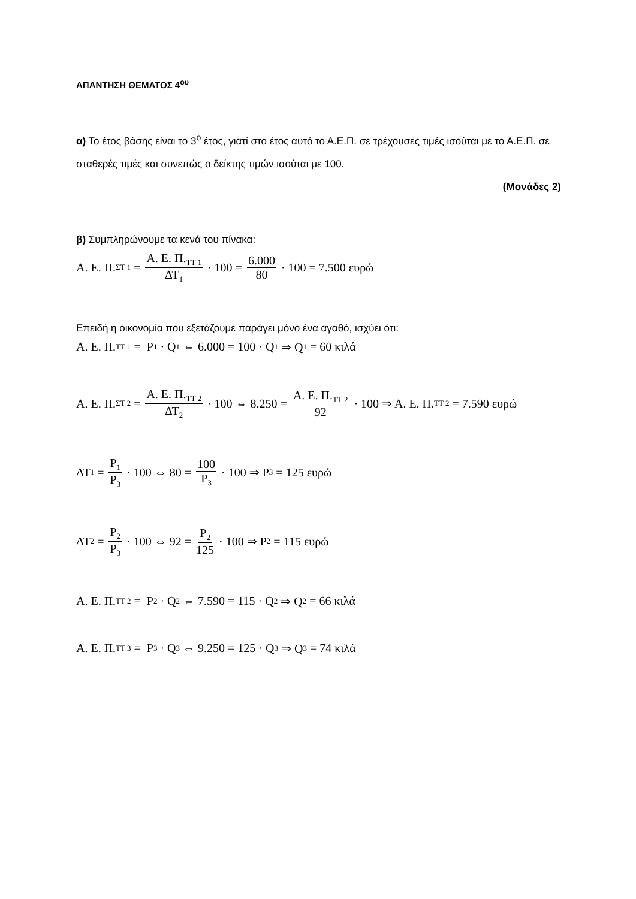ΑΠΑΝΤΗΣΗ ΘΕΜΑΤΟΣ 4<sup>ου</sup>
α) Το έτος βάσης είναι το 3<sup>ο</sup> έτος, γιατί στο έτος αυτό το Α.Ε.Π. σε τρέχουσες τιμές ισούται με το Α.Ε.Π. σε σταθερές τιμές και συνεπώς ο δείκτης τιμών ισούται με 100.
(Μονάδες 2)
β) Συμπληρώνουμε τα κενά του πίνακα:
Α. Ε. Π.<sub>ΣΤ 1</sub> = Α. Ε. Π.<sub>ΤΤ 1</sub> ΔΤ<sub>1</sub> · 100 = 6.000 80 · 100 = 7.500 ευρώ
Επειδή η οικονομία που εξετάζουμε παράγει μόνο ένα αγαθό, ισχύει ότι:
Α. Ε. Π.<sub>ΤΤ 1</sub> = P<sub>1</sub> · Q<sub>1</sub> ⇔ 6.000 = 100 · Q<sub>1</sub> ⇒ Q<sub>1</sub> = 60 κιλά
Α. Ε. Π.<sub>ΣΤ 2</sub> = Α. Ε. Π.<sub>ΤΤ 2</sub> ΔΤ<sub>2</sub> · 100 ⇔ 8.250 = Α. Ε. Π.<sub>ΤΤ 2</sub> 92 · 100 ⇒ Α. Ε. Π.<sub>ΤΤ 2</sub> = 7.590 ευρώ
ΔΤ<sub>1</sub> = P<sub>1</sub> P<sub>3</sub> · 100 ⇔ 80 = 100 P<sub>3</sub> · 100 ⇒ P<sub>3</sub> = 125 ευρώ
ΔΤ<sub>2</sub> = P<sub>2</sub> P<sub>3</sub> · 100 ⇔ 92 = P<sub>2</sub> 125 · 100 ⇒ P<sub>2</sub> = 115 ευρώ
Α. Ε. Π.<sub>ΤΤ 2</sub> = P<sub>2</sub> · Q<sub>2</sub> ⇔ 7.590 = 115 · Q<sub>2</sub> ⇒ Q<sub>2</sub> = 66 κιλά
Α. Ε. Π.<sub>ΤΤ 3</sub> = P<sub>3</sub> · Q<sub>3</sub> ⇔ 9.250 = 125 · Q<sub>3</sub> ⇒ Q<sub>3</sub> = 74 κιλά